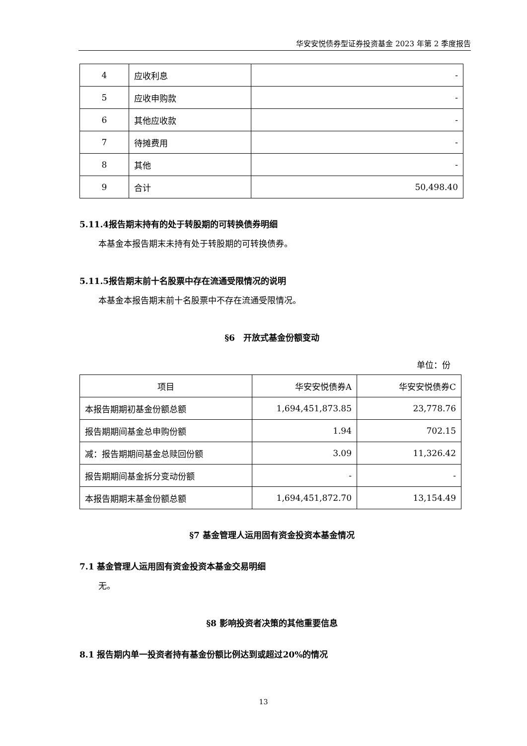华安安悦债券型证券投资基金 2023 年第 2 季度报告
| 4 | 应收利息 | - |
| 5 | 应收申购款 | - |
| 6 | 其他应收款 | - |
| 7 | 待摊费用 | - |
| 8 | 其他 | - |
| 9 | 合计 | 50,498.40 |
5.11.4报告期末持有的处于转股期的可转换债券明细
本基金本报告期末未持有处于转股期的可转换债券。
5.11.5报告期末前十名股票中存在流通受限情况的说明
本基金本报告期末前十名股票中不存在流通受限情况。
§6　开放式基金份额变动
单位：份
| 项目 | 华安安悦债券A | 华安安悦债券C |
| 本报告期期初基金份额总额 | 1,694,451,873.85 | 23,778.76 |
| 报告期期间基金总申购份额 | 1.94 | 702.15 |
| 减：报告期期间基金总赎回份额 | 3.09 | 11,326.42 |
| 报告期期间基金拆分变动份额 | - | - |
| 本报告期期末基金份额总额 | 1,694,451,872.70 | 13,154.49 |
§7 基金管理人运用固有资金投资本基金情况
7.1 基金管理人运用固有资金投资本基金交易明细
无。
§8 影响投资者决策的其他重要信息
8.1 报告期内单一投资者持有基金份额比例达到或超过20%的情况
13